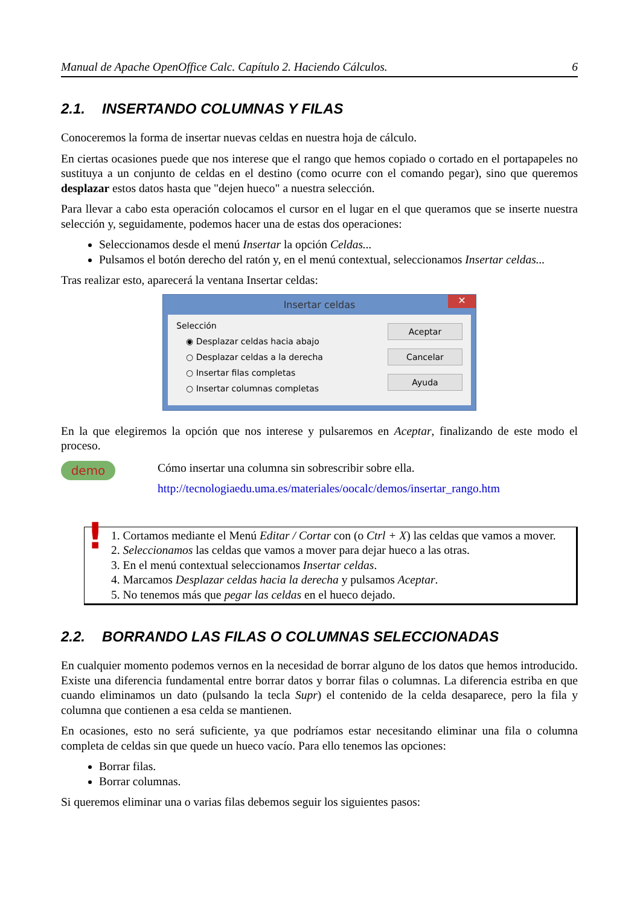Manual de Apache OpenOffice Calc. Capítulo 2. Haciendo Cálculos. 6
2.1. INSERTANDO COLUMNAS Y FILAS
Conoceremos la forma de insertar nuevas celdas en nuestra hoja de cálculo.
En ciertas ocasiones puede que nos interese que el rango que hemos copiado o cortado en el portapapeles no sustituya a un conjunto de celdas en el destino (como ocurre con el comando pegar), sino que queremos desplazar estos datos hasta que "dejen hueco" a nuestra selección.
Para llevar a cabo esta operación colocamos el cursor en el lugar en el que queramos que se inserte nuestra selección y, seguidamente, podemos hacer una de estas dos operaciones:
Seleccionamos desde el menú Insertar la opción Celdas...
Pulsamos el botón derecho del ratón y, en el menú contextual, seleccionamos Insertar celdas...
Tras realizar esto, aparecerá la ventana Insertar celdas:
Insertar celdas ✕
Selección
◉ Desplazar celdas hacia abajo
○ Desplazar celdas a la derecha
○ Insertar filas completas
○ Insertar columnas completas
Aceptar
Cancelar
Ayuda
En la que elegiremos la opción que nos interese y pulsaremos en Aceptar, finalizando de este modo el proceso.
demo
Cómo insertar una columna sin sobrescribir sobre ella.
http://tecnologiaedu.uma.es/materiales/oocalc/demos/insertar_rango.htm
!
1. Cortamos mediante el Menú Editar / Cortar con (o Ctrl + X) las celdas que vamos a mover.
2. Seleccionamos las celdas que vamos a mover para dejar hueco a las otras.
3. En el menú contextual seleccionamos Insertar celdas.
4. Marcamos Desplazar celdas hacia la derecha y pulsamos Aceptar.
5. No tenemos más que pegar las celdas en el hueco dejado.
2.2. BORRANDO LAS FILAS O COLUMNAS SELECCIONADAS
En cualquier momento podemos vernos en la necesidad de borrar alguno de los datos que hemos introducido. Existe una diferencia fundamental entre borrar datos y borrar filas o columnas. La diferencia estriba en que cuando eliminamos un dato (pulsando la tecla Supr) el contenido de la celda desaparece, pero la fila y columna que contienen a esa celda se mantienen.
En ocasiones, esto no será suficiente, ya que podríamos estar necesitando eliminar una fila o columna completa de celdas sin que quede un hueco vacío. Para ello tenemos las opciones:
Borrar filas.
Borrar columnas.
Si queremos eliminar una o varias filas debemos seguir los siguientes pasos: